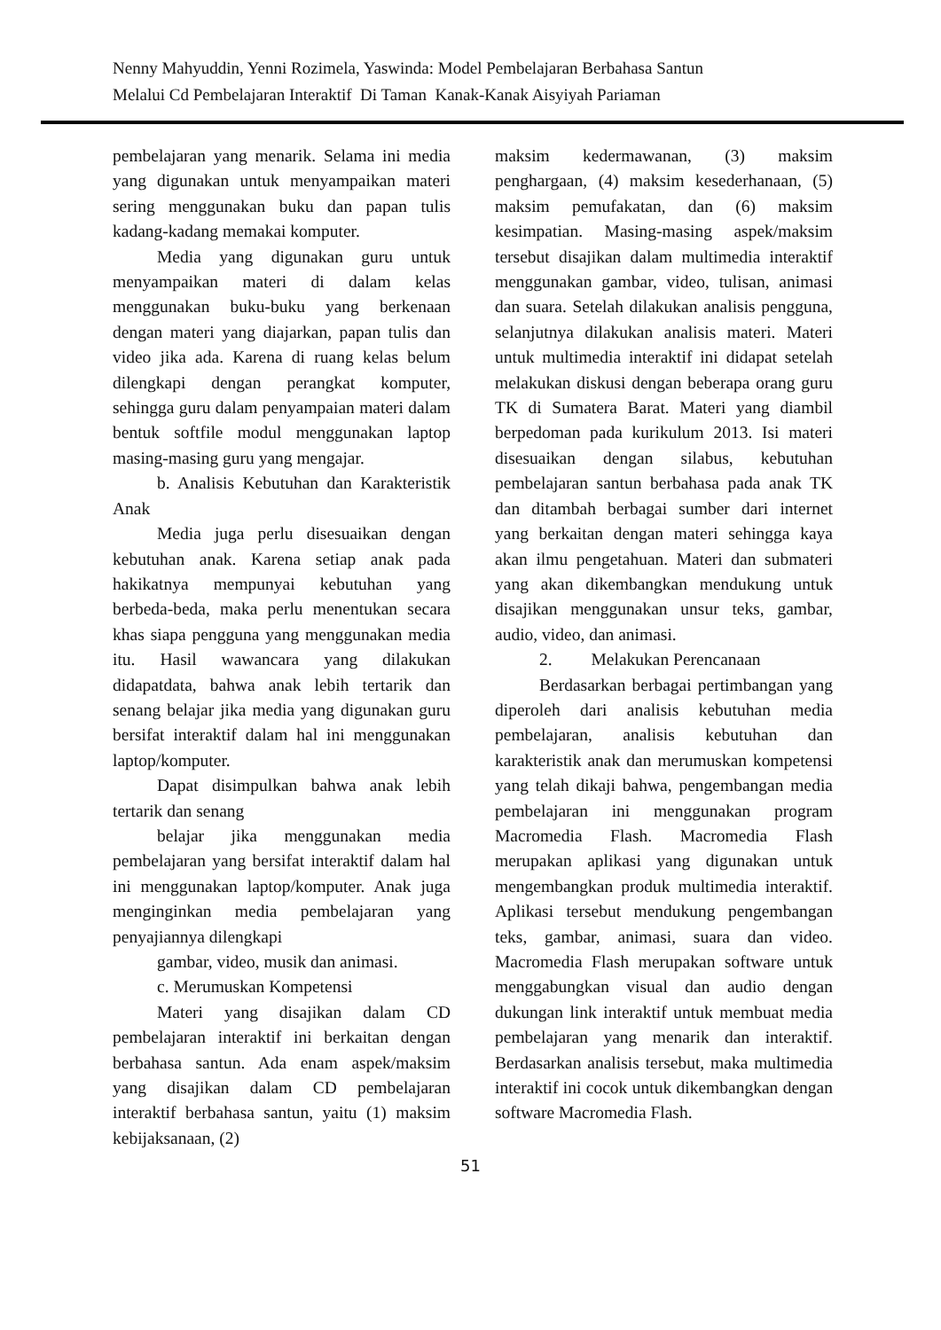Nenny Mahyuddin, Yenni Rozimela, Yaswinda: Model Pembelajaran Berbahasa Santun
Melalui Cd Pembelajaran Interaktif Di Taman Kanak-Kanak Aisyiyah Pariaman
pembelajaran yang menarik. Selama ini media yang digunakan untuk menyampaikan materi sering menggunakan buku dan papan tulis kadang-kadang memakai komputer.
Media yang digunakan guru untuk menyampaikan materi di dalam kelas menggunakan buku-buku yang berkenaan dengan materi yang diajarkan, papan tulis dan video jika ada. Karena di ruang kelas belum dilengkapi dengan perangkat komputer, sehingga guru dalam penyampaian materi dalam bentuk softfile modul menggunakan laptop masing-masing guru yang mengajar.
b. Analisis Kebutuhan dan Karakteristik Anak
Media juga perlu disesuaikan dengan kebutuhan anak. Karena setiap anak pada hakikatnya mempunyai kebutuhan yang berbeda-beda, maka perlu menentukan secara khas siapa pengguna yang menggunakan media itu. Hasil wawancara yang dilakukan didapatdata, bahwa anak lebih tertarik dan senang belajar jika media yang digunakan guru bersifat interaktif dalam hal ini menggunakan laptop/komputer.
Dapat disimpulkan bahwa anak lebih tertarik dan senang
belajar jika menggunakan media pembelajaran yang bersifat interaktif dalam hal ini menggunakan laptop/komputer. Anak juga menginginkan media pembelajaran yang penyajiannya dilengkapi
gambar, video, musik dan animasi.
c. Merumuskan Kompetensi
Materi yang disajikan dalam CD pembelajaran interaktif ini berkaitan dengan berbahasa santun. Ada enam aspek/maksim yang disajikan dalam CD pembelajaran interaktif berbahasa santun, yaitu (1) maksim kebijaksanaan, (2)
maksim kedermawanan, (3) maksim penghargaan, (4) maksim kesederhanaan, (5) maksim pemufakatan, dan (6) maksim kesimpatian. Masing-masing aspek/maksim tersebut disajikan dalam multimedia interaktif menggunakan gambar, video, tulisan, animasi dan suara. Setelah dilakukan analisis pengguna, selanjutnya dilakukan analisis materi. Materi untuk multimedia interaktif ini didapat setelah melakukan diskusi dengan beberapa orang guru TK di Sumatera Barat. Materi yang diambil berpedoman pada kurikulum 2013. Isi materi disesuaikan dengan silabus, kebutuhan pembelajaran santun berbahasa pada anak TK dan ditambah berbagai sumber dari internet yang berkaitan dengan materi sehingga kaya akan ilmu pengetahuan. Materi dan submateri yang akan dikembangkan mendukung untuk disajikan menggunakan unsur teks, gambar, audio, video, dan animasi.
2. Melakukan Perencanaan
Berdasarkan berbagai pertimbangan yang diperoleh dari analisis kebutuhan media pembelajaran, analisis kebutuhan dan karakteristik anak dan merumuskan kompetensi yang telah dikaji bahwa, pengembangan media pembelajaran ini menggunakan program Macromedia Flash. Macromedia Flash merupakan aplikasi yang digunakan untuk mengembangkan produk multimedia interaktif. Aplikasi tersebut mendukung pengembangan teks, gambar, animasi, suara dan video. Macromedia Flash merupakan software untuk menggabungkan visual dan audio dengan dukungan link interaktif untuk membuat media pembelajaran yang menarik dan interaktif. Berdasarkan analisis tersebut, maka multimedia interaktif ini cocok untuk dikembangkan dengan software Macromedia Flash.
51